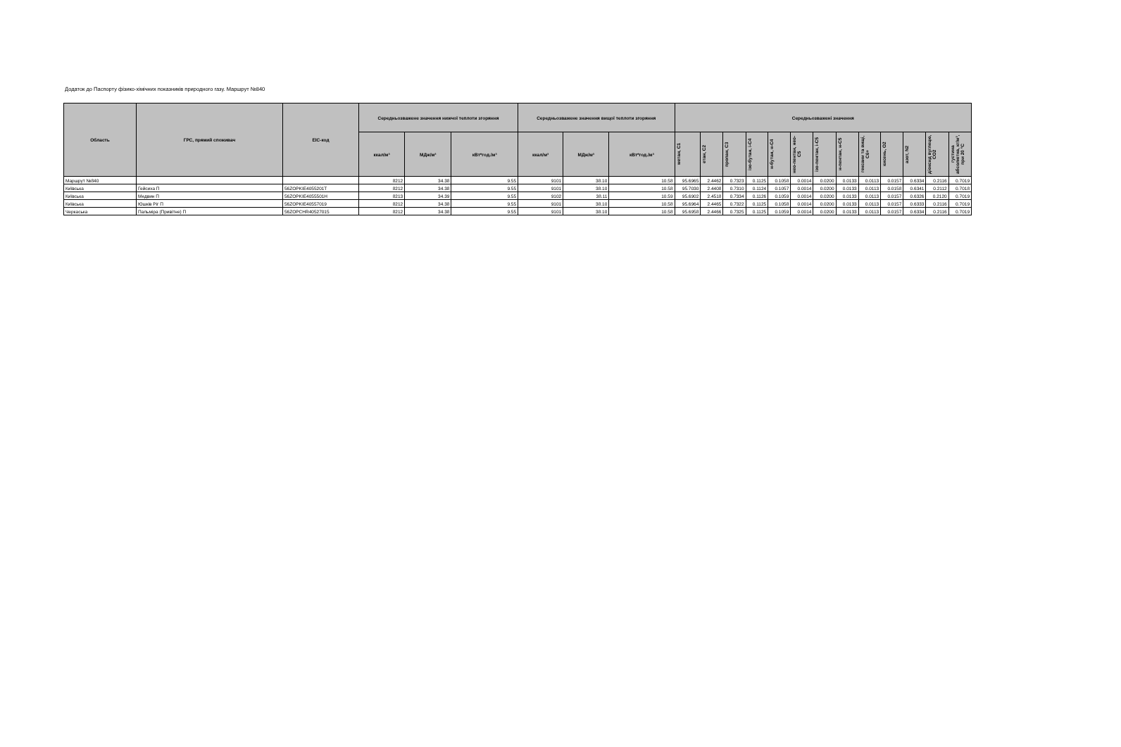Додаток до Паспорту фізико-хімічних показників природного газу. Маршрут №840
| Область | ГРС, прямий споживач | EIC-код | Середньозважене значення нижчої теплоти згоряння | | | Середньозважене значення вищої теплоти згоряння | | | Середньозважені значення | | | | | | | | | | | | |
| --- | --- | --- | --- | --- | --- | --- | --- | --- | --- | --- | --- | --- | --- | --- | --- | --- | --- | --- | --- | --- | --- |
| | | | ккал/м³ | МДж/м³ | кВт*год./м³ | ккал/м³ | МДж/м³ | кВт*год./м³ | метан, C1 | етан, C2 | пропан, C3 | ізо-бутан, і-C4 | н-бутан, н-C4 | нео-пентан, нео-C5 | ізо-пентан, і-C5 | н-пентан, н-C5 | гексани та вищі, C6+ | кисень, O2 | азот, N2 | діоксид вуглецю, CO2 | густина абсолютна, кг/м³, при 20 °C |
| Маршрут №840 | | | 8212 | 34.38 | 9.55 | 9101 | 38.10 | 10.58 | 95.6965 | 2.4462 | 0.7323 | 0.1125 | 0.1058 | 0.0014 | 0.0200 | 0.0133 | 0.0113 | 0.0157 | 0.6334 | 0.2116 | 0.7019 |
| Київська | Гейсиха П | 56ZOPKIE4055201T | 8212 | 34.38 | 9.55 | 9101 | 38.10 | 10.58 | 95.7030 | 2.4408 | 0.7310 | 0.1124 | 0.1057 | 0.0014 | 0.0200 | 0.0133 | 0.0113 | 0.0158 | 0.6341 | 0.2112 | 0.7018 |
| Київська | Медвин П | 56ZOPKIE4055501H | 8213 | 34.39 | 9.55 | 9102 | 38.11 | 10.59 | 95.6902 | 2.4518 | 0.7334 | 0.1126 | 0.1059 | 0.0014 | 0.0200 | 0.0133 | 0.0113 | 0.0157 | 0.6326 | 0.2120 | 0.7019 |
| Київська | Юшків Ріг П | 56ZOPKIE40557019 | 8212 | 34.38 | 9.55 | 9101 | 38.10 | 10.58 | 95.6964 | 2.4465 | 0.7322 | 0.1125 | 0.1058 | 0.0014 | 0.0200 | 0.0133 | 0.0113 | 0.0157 | 0.6333 | 0.2116 | 0.7019 |
| Черкаська | Пальміра (Привітне) П | 56ZOPCHR40527015 | 8212 | 34.38 | 9.55 | 9101 | 38.10 | 10.58 | 95.6958 | 2.4466 | 0.7325 | 0.1125 | 0.1059 | 0.0014 | 0.0200 | 0.0133 | 0.0113 | 0.0157 | 0.6334 | 0.2116 | 0.7019 |